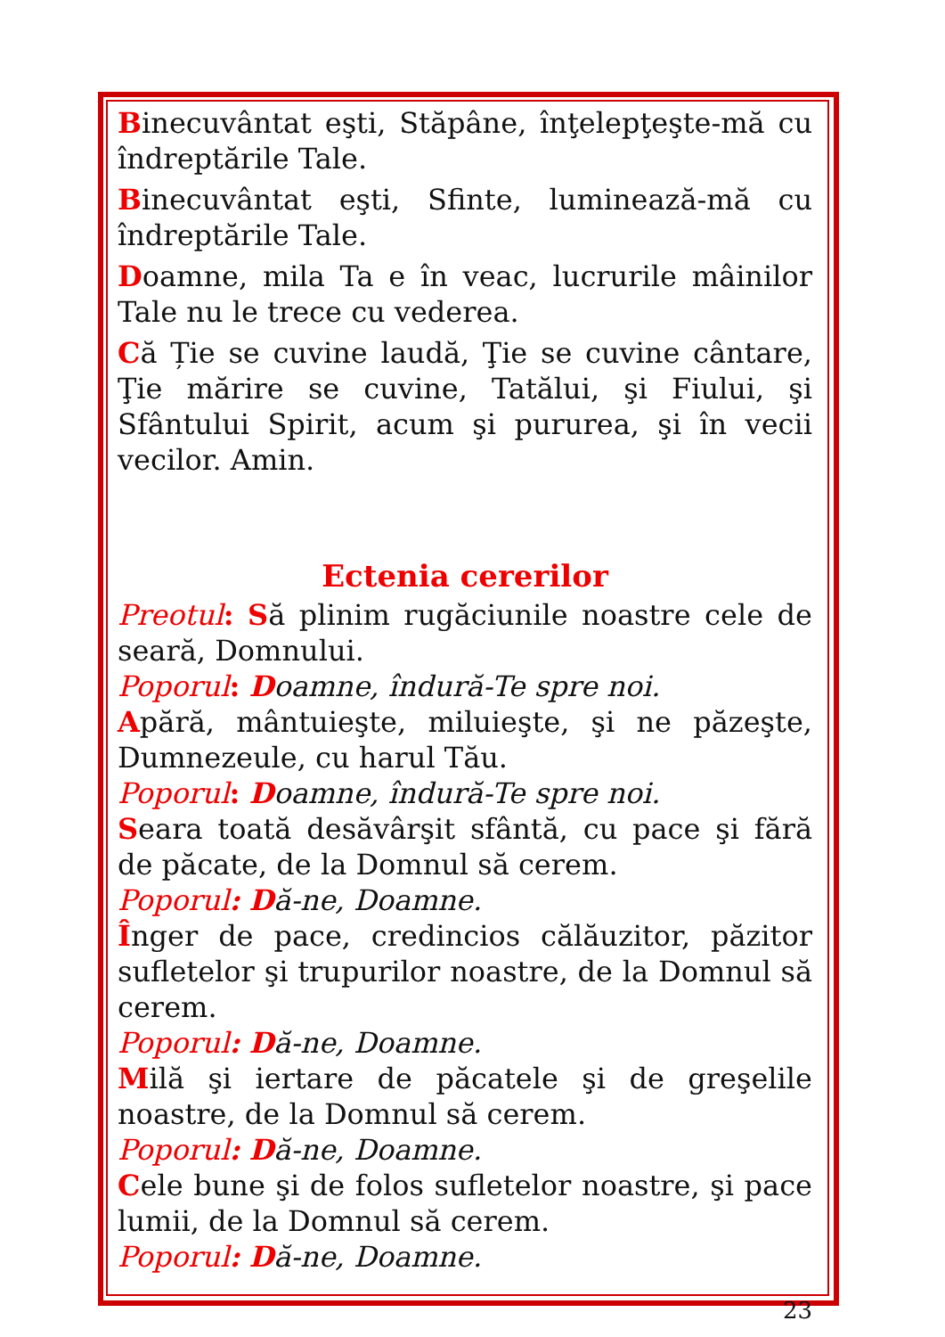Binecuvântat eşti, Stăpâne, înţelepţeşte-mă cu îndreptările Tale.
Binecuvântat eşti, Sfinte, luminează-mă cu îndreptările Tale.
Doamne, mila Ta e în veac, lucrurile mâinilor Tale nu le trece cu vederea.
Că Ție se cuvine laudă, Ţie se cuvine cântare, Ţie mărire se cuvine, Tatălui, şi Fiului, şi Sfântului Spirit, acum şi pururea, şi în vecii vecilor. Amin.
Ectenia cererilor
Preotul: Să plinim rugăciunile noastre cele de seară, Domnului.
Poporul: Doamne, îndură-Te spre noi.
Apără, mântuieşte, miluieşte, şi ne păzeşte, Dumnezeule, cu harul Tău.
Poporul: Doamne, îndură-Te spre noi.
Seara toată desăvârşit sfântă, cu pace şi fără de păcate, de la Domnul să cerem.
Poporul: Dă-ne, Doamne.
Înger de pace, credincios călăuzitor, păzitor sufletelor şi trupurilor noastre, de la Domnul să cerem.
Poporul: Dă-ne, Doamne.
Milă şi iertare de păcatele şi de greşelile noastre, de la Domnul să cerem.
Poporul: Dă-ne, Doamne.
Cele bune şi de folos sufletelor noastre, şi pace lumii, de la Domnul să cerem.
Poporul: Dă-ne, Doamne.
23